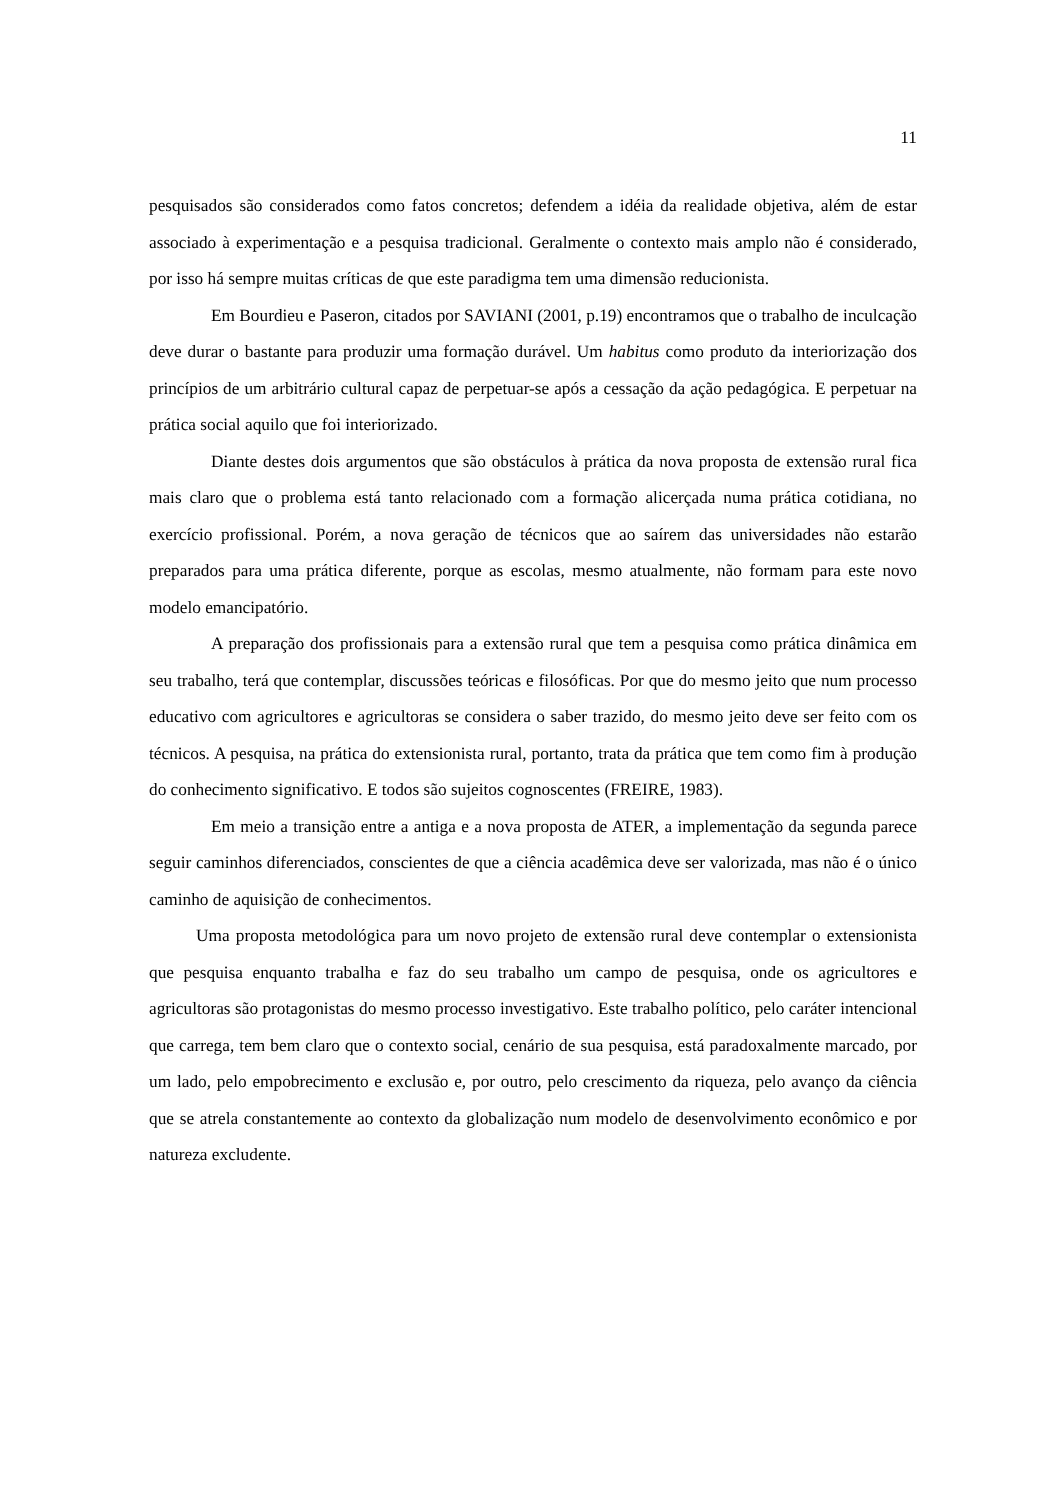11
pesquisados são considerados como fatos concretos; defendem a idéia da realidade objetiva, além de estar associado à experimentação e a pesquisa tradicional. Geralmente o contexto mais amplo não é considerado, por isso há sempre muitas críticas de que este paradigma tem uma dimensão reducionista.
Em Bourdieu e Paseron, citados por SAVIANI (2001, p.19) encontramos que o trabalho de inculcação deve durar o bastante para produzir uma formação durável. Um habitus como produto da interiorização dos princípios de um arbitrário cultural capaz de perpetuar-se após a cessação da ação pedagógica. E perpetuar na prática social aquilo que foi interiorizado.
Diante destes dois argumentos que são obstáculos à prática da nova proposta de extensão rural fica mais claro que o problema está tanto relacionado com a formação alicerçada numa prática cotidiana, no exercício profissional. Porém, a nova geração de técnicos que ao saírem das universidades não estarão preparados para uma prática diferente, porque as escolas, mesmo atualmente, não formam para este novo modelo emancipatório.
A preparação dos profissionais para a extensão rural que tem a pesquisa como prática dinâmica em seu trabalho, terá que contemplar, discussões teóricas e filosóficas. Por que do mesmo jeito que num processo educativo com agricultores e agricultoras se considera o saber trazido, do mesmo jeito deve ser feito com os técnicos. A pesquisa, na prática do extensionista rural, portanto, trata da prática que tem como fim à produção do conhecimento significativo. E todos são sujeitos cognoscentes (FREIRE, 1983).
Em meio a transição entre a antiga e a nova proposta de ATER, a implementação da segunda parece seguir caminhos diferenciados, conscientes de que a ciência acadêmica deve ser valorizada, mas não é o único caminho de aquisição de conhecimentos.
Uma proposta metodológica para um novo projeto de extensão rural deve contemplar o extensionista que pesquisa enquanto trabalha e faz do seu trabalho um campo de pesquisa, onde os agricultores e agricultoras são protagonistas do mesmo processo investigativo. Este trabalho político, pelo caráter intencional que carrega, tem bem claro que o contexto social, cenário de sua pesquisa, está paradoxalmente marcado, por um lado, pelo empobrecimento e exclusão e, por outro, pelo crescimento da riqueza, pelo avanço da ciência que se atrela constantemente ao contexto da globalização num modelo de desenvolvimento econômico e por natureza excludente.